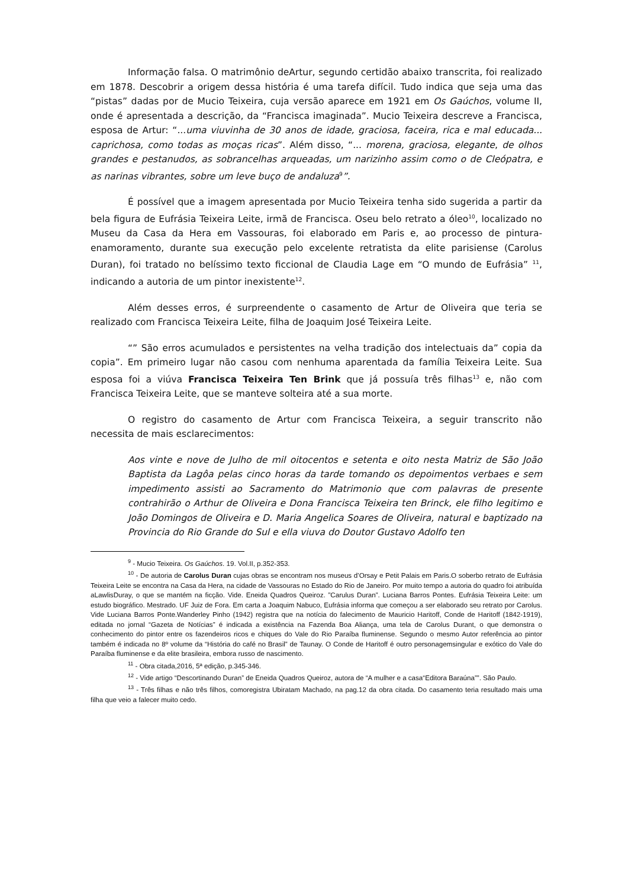Informação falsa. O matrimônio deArtur, segundo certidão abaixo transcrita, foi realizado em 1878. Descobrir a origem dessa história é uma tarefa difícil. Tudo indica que seja uma das “pistas” dadas por de Mucio Teixeira, cuja versão aparece em 1921 em Os Gaúchos, volume II, onde é apresentada a descrição, da “Francisca imaginada”. Mucio Teixeira descreve a Francisca, esposa de Artur: “...uma viuvinha de 30 anos de idade, graciosa, faceira, rica e mal educada... caprichosa, como todas as moças ricas”. Além disso, “... morena, graciosa, elegante, de olhos grandes e pestanudos, as sobrancelhas arqueadas, um narizinho assim como o de Cleópatra, e as narinas vibrantes, sobre um leve buço de andaluza<sup>9</sup>”.
É possível que a imagem apresentada por Mucio Teixeira tenha sido sugerida a partir da bela figura de Eufrásia Teixeira Leite, irmã de Francisca. Oseu belo retrato a óleo<sup>10</sup>, localizado no Museu da Casa da Hera em Vassouras, foi elaborado em Paris e, ao processo de pintura-enamoramento, durante sua execução pelo excelente retratista da elite parisiense (Carolus Duran), foi tratado no belíssimo texto ficcional de Claudia Lage em “O mundo de Eufrásia” <sup>11</sup>, indicando a autoria de um pintor inexistente<sup>12</sup>.
Além desses erros, é surpreendente o casamento de Artur de Oliveira que teria se realizado com Francisca Teixeira Leite, filha de Joaquim José Teixeira Leite.
“” São erros acumulados e persistentes na velha tradição dos intelectuais da” copia da copia”. Em primeiro lugar não casou com nenhuma aparentada da família Teixeira Leite. Sua esposa foi a viúva Francisca Teixeira Ten Brink que já possuía três filhas<sup>13</sup> e, não com Francisca Teixeira Leite, que se manteve solteira até a sua morte.
O registro do casamento de Artur com Francisca Teixeira, a seguir transcrito não necessita de mais esclarecimentos:
Aos vinte e nove de Julho de mil oitocentos e setenta e oito nesta Matriz de São João Baptista da Lagôa pelas cinco horas da tarde tomando os depoimentos verbaes e sem impedimento assisti ao Sacramento do Matrimonio que com palavras de presente contrahirão o Arthur de Oliveira e Dona Francisca Teixeira ten Brinck, ele filho legitimo e João Domingos de Oliveira e D. Maria Angelica Soares de Oliveira, natural e baptizado na Provincia do Rio Grande do Sul e ella viuva do Doutor Gustavo Adolfo ten
<sup>9</sup> - Mucio Teixeira. Os Gaúchos. 19. Vol.II, p.352-353.
<sup>10</sup> - De autoria de Carolus Duran cujas obras se encontram nos museus d’Orsay e Petit Palais em Paris.O soberbo retrato de Eufrásia Teixeira Leite se encontra na Casa da Hera, na cidade de Vassouras no Estado do Rio de Janeiro. Por muito tempo a autoria do quadro foi atribuída aLawlisDuray, o que se mantém na ficção. Vide. Eneida Quadros Queiroz. ”Carulus Duran”. Luciana Barros Pontes. Eufrásia Teixeira Leite: um estudo biográfico. Mestrado. UF Juiz de Fora. Em carta a Joaquim Nabuco, Eufrásia informa que começou a ser elaborado seu retrato por Carolus. Vide Luciana Barros Ponte.Wanderley Pinho (1942) registra que na notícia do falecimento de Mauricio Haritoff, Conde de Haritoff (1842-1919), editada no jornal “Gazeta de Notícias” é indicada a existência na Fazenda Boa Aliança, uma tela de Carolus Durant, o que demonstra o conhecimento do pintor entre os fazendeiros ricos e chiques do Vale do Rio Paraíba fluminense. Segundo o mesmo Autor referência ao pintor também é indicada no 8º volume da “História do café no Brasil” de Taunay. O Conde de Haritoff é outro personagemsingular e exótico do Vale do Paraíba fluminense e da elite brasileira, embora russo de nascimento.
<sup>11</sup> - Obra citada,2016, 5ª edição, p.345-346.
<sup>12</sup> - Vide artigo “Descortinando Duran” de Eneida Quadros Queiroz, autora de “A mulher e a casa“Editora Baraúna””. São Paulo.
<sup>13</sup> - Três filhas e não três filhos, comoregistra Ubiratam Machado, na pag.12 da obra citada. Do casamento teria resultado mais uma filha que veio a falecer muito cedo.